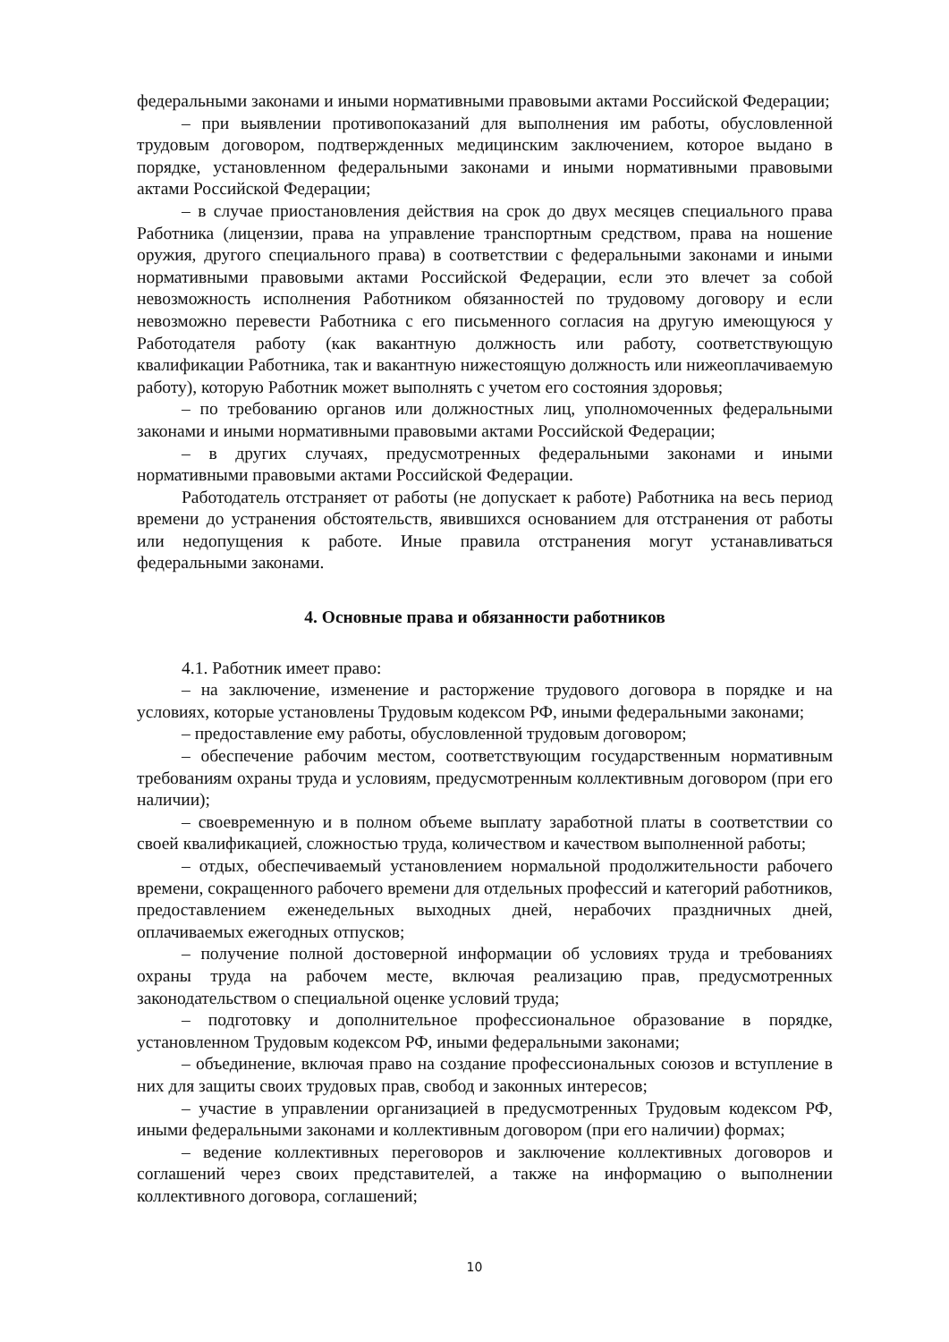федеральными законами и иными нормативными правовыми актами Российской Федерации;
– при выявлении противопоказаний для выполнения им работы, обусловленной трудовым договором, подтвержденных медицинским заключением, которое выдано в порядке, установленном федеральными законами и иными нормативными правовыми актами Российской Федерации;
– в случае приостановления действия на срок до двух месяцев специального права Работника (лицензии, права на управление транспортным средством, права на ношение оружия, другого специального права) в соответствии с федеральными законами и иными нормативными правовыми актами Российской Федерации, если это влечет за собой невозможность исполнения Работником обязанностей по трудовому договору и если невозможно перевести Работника с его письменного согласия на другую имеющуюся у Работодателя работу (как вакантную должность или работу, соответствующую квалификации Работника, так и вакантную нижестоящую должность или нижеоплачиваемую работу), которую Работник может выполнять с учетом его состояния здоровья;
– по требованию органов или должностных лиц, уполномоченных федеральными законами и иными нормативными правовыми актами Российской Федерации;
– в других случаях, предусмотренных федеральными законами и иными нормативными правовыми актами Российской Федерации.
Работодатель отстраняет от работы (не допускает к работе) Работника на весь период времени до устранения обстоятельств, явившихся основанием для отстранения от работы или недопущения к работе. Иные правила отстранения могут устанавливаться федеральными законами.
4. Основные права и обязанности работников
4.1. Работник имеет право:
– на заключение, изменение и расторжение трудового договора в порядке и на условиях, которые установлены Трудовым кодексом РФ, иными федеральными законами;
– предоставление ему работы, обусловленной трудовым договором;
– обеспечение рабочим местом, соответствующим государственным нормативным требованиям охраны труда и условиям, предусмотренным коллективным договором (при его наличии);
– своевременную и в полном объеме выплату заработной платы в соответствии со своей квалификацией, сложностью труда, количеством и качеством выполненной работы;
– отдых, обеспечиваемый установлением нормальной продолжительности рабочего времени, сокращенного рабочего времени для отдельных профессий и категорий работников, предоставлением еженедельных выходных дней, нерабочих праздничных дней, оплачиваемых ежегодных отпусков;
– получение полной достоверной информации об условиях труда и требованиях охраны труда на рабочем месте, включая реализацию прав, предусмотренных законодательством о специальной оценке условий труда;
– подготовку и дополнительное профессиональное образование в порядке, установленном Трудовым кодексом РФ, иными федеральными законами;
– объединение, включая право на создание профессиональных союзов и вступление в них для защиты своих трудовых прав, свобод и законных интересов;
– участие в управлении организацией в предусмотренных Трудовым кодексом РФ, иными федеральными законами и коллективным договором (при его наличии) формах;
– ведение коллективных переговоров и заключение коллективных договоров и соглашений через своих представителей, а также на информацию о выполнении коллективного договора, соглашений;
10